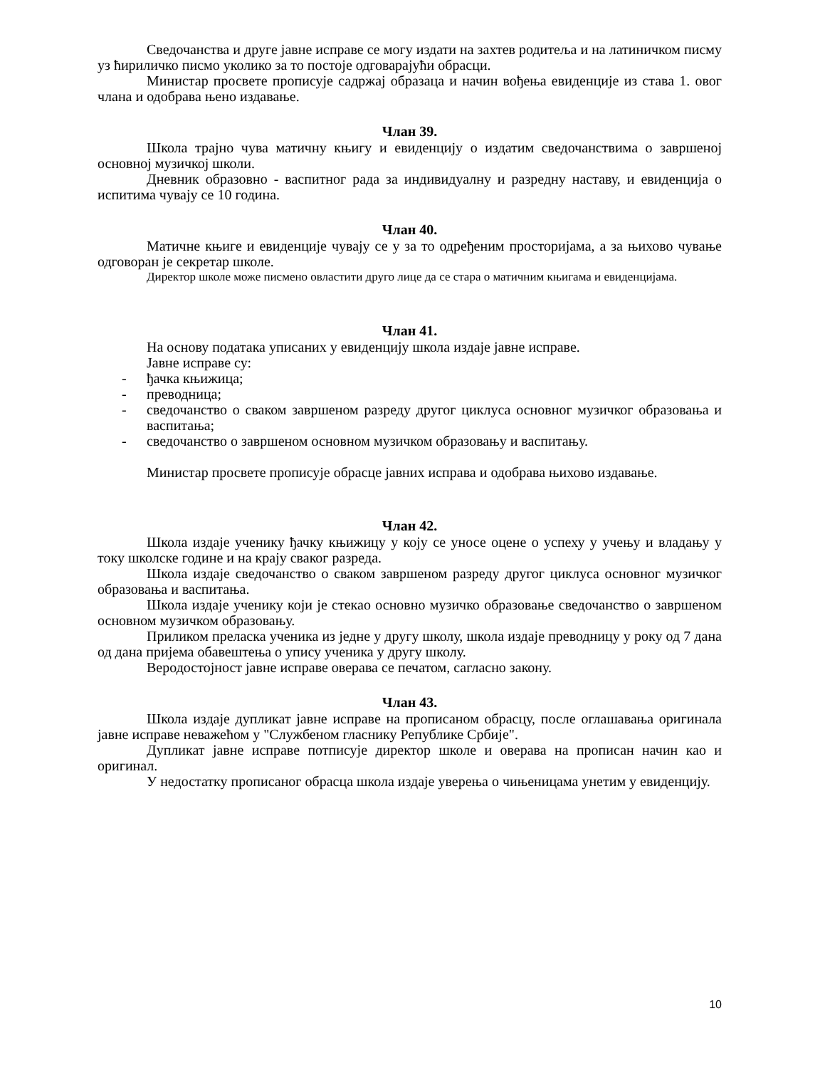Сведочанства и друге јавне исправе се могу издати на захтев родитеља и на латиничком писму уз ћириличко писмо уколико за то постоје одговарајући обрасци.
Министар просвете прописује садржај образаца и начин вођења евиденције из става 1. овог члана и одобрава њено издавање.
Члан 39.
Школа трајно чува матичну књигу и евиденцију о издатим сведочанствима о завршеној основној музичкој школи.
Дневник образовно - васпитног рада за индивидуалну и разредну наставу, и евиденција о испитима чувају се 10 година.
Члан 40.
Матичне књиге и евиденције чувају се у за то одређеним просторијама, а за њихово чување одговоран је секретар школе.
Директор школе може писмено овластити друго лице да се стара о матичним књигама и евиденцијама.
Члан 41.
На основу података уписаних у евиденцију школа издаје јавне исправе.
Јавне исправе су:
- ђачка књижица;
- преводница;
- сведочанство о сваком завршеном разреду другог циклуса основног музичког образовања и васпитања;
- сведочанство о завршеном основном музичком образовању и васпитању.
Министар просвете прописује обрасце јавних исправа и одобрава њихово издавање.
Члан 42.
Школа издаје ученику ђачку књижицу у коју се уносе оцене о успеху у учењу и владању у току школске године и на крају сваког разреда.
Школа издаје сведочанство о сваком завршеном разреду другог циклуса основног музичког образовања и васпитања.
Школа издаје ученику који је стекао основно музичко образовање сведочанство о завршеном основном музичком образовању.
Приликом преласка ученика из једне у другу школу, школа издаје преводницу у року од 7 дана од дана пријема обавештења о упису ученика у другу школу.
Веродостојност јавне исправе оверава се печатом, сагласно закону.
Члан 43.
Школа издаје дупликат јавне исправе на прописаном обрасцу, после оглашавања оригинала јавне исправе неважећом у "Службеном гласнику Републике Србије".
Дупликат јавне исправе потписује директор школе и оверава на прописан начин као и оригинал.
У недостатку прописаног обрасца школа издаје уверења о чињеницама унетим у евиденцију.
10